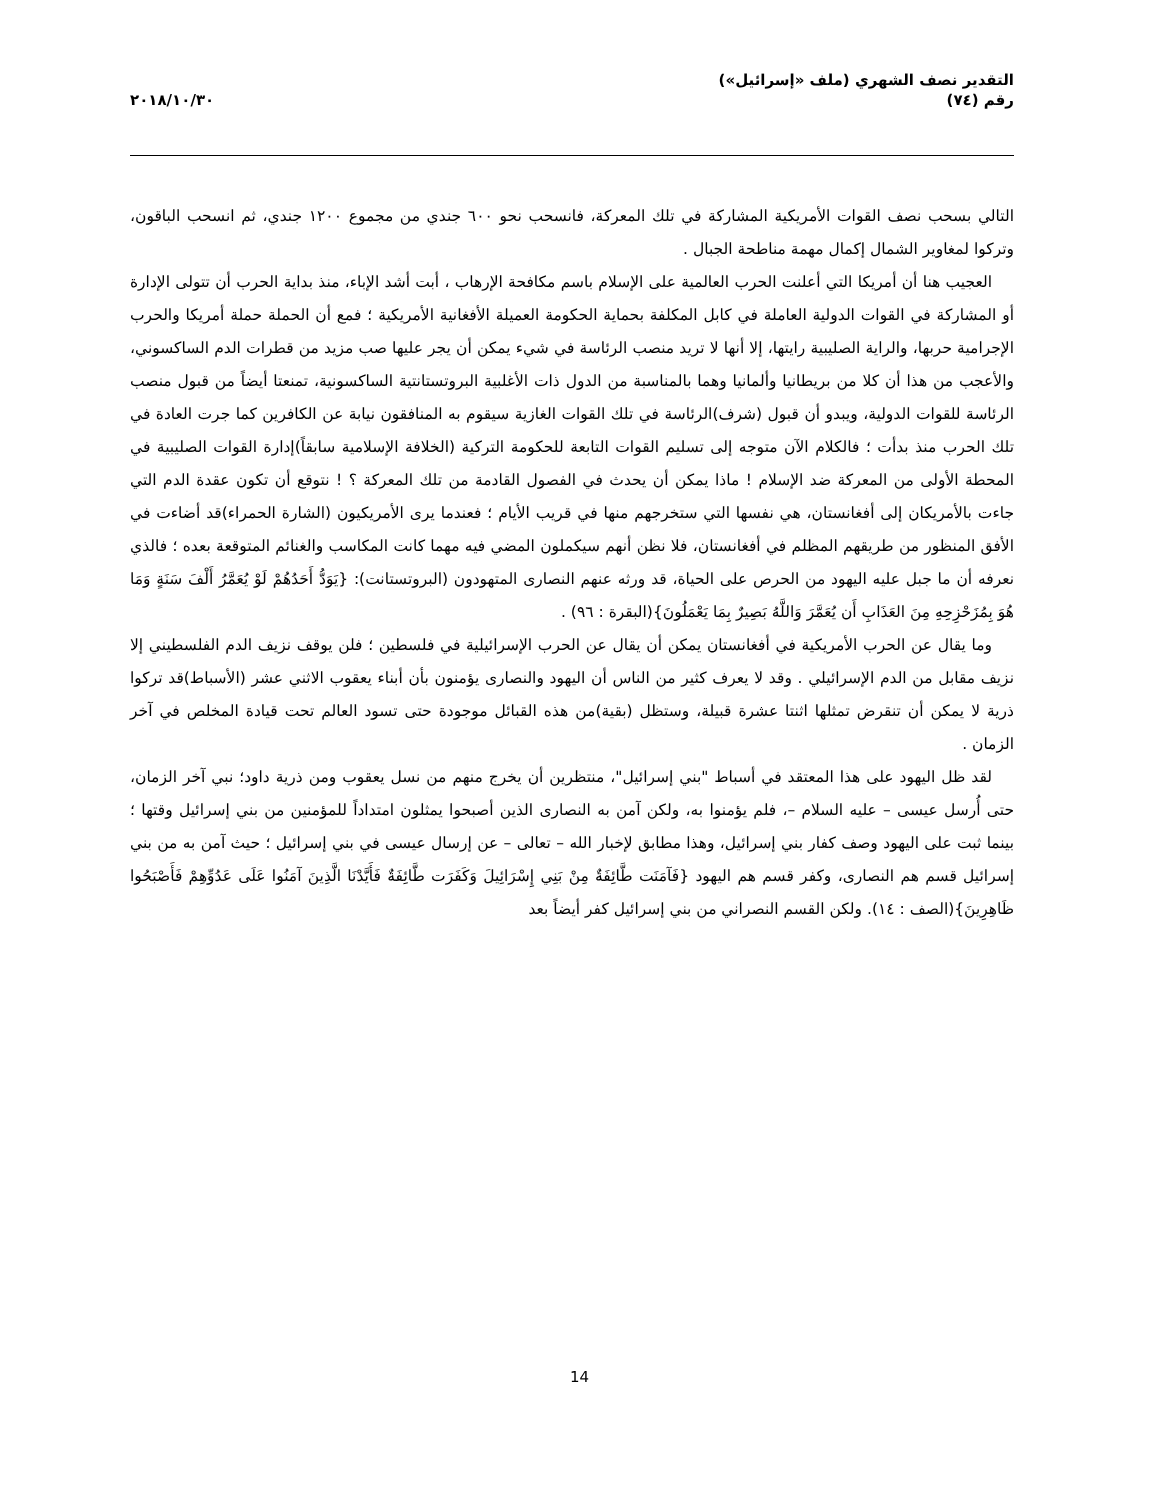التقدير نصف الشهري (ملف «إسرائيل»)
رقم (٧٤)
٢٠١٨/١٠/٣٠
التالي بسحب نصف القوات الأمريكية المشاركة في تلك المعركة، فانسحب نحو ٦٠٠ جندي من مجموع ١٢٠٠ جندي، ثم انسحب الباقون، وتركوا لمغاوير الشمال إكمال مهمة مناطحة الجبال .
العجيب هنا أن أمريكا التي أعلنت الحرب العالمية على الإسلام باسم مكافحة الإرهاب ، أبت أشد الإباء، منذ بداية الحرب أن تتولى الإدارة أو المشاركة في القوات الدولية العاملة في كابل المكلفة بحماية الحكومة العميلة الأفغانية الأمريكية ؛ فمع أن الحملة حملة أمريكا والحرب الإجرامية حربها، والراية الصليبية رايتها، إلا أنها لا تريد منصب الرئاسة في شيء يمكن أن يجر عليها صب مزيد من قطرات الدم الساكسوني، والأعجب من هذا أن كلا من بريطانيا وألمانيا وهما بالمناسبة من الدول ذات الأغلبية البروتستانتية الساكسونية، تمنعتا أيضاً من قبول منصب الرئاسة للقوات الدولية، ويبدو أن قبول (شرف)الرئاسة في تلك القوات الغازية سيقوم به المنافقون نيابة عن الكافرين كما جرت العادة في تلك الحرب منذ بدأت ؛ فالكلام الآن متوجه إلى تسليم القوات التابعة للحكومة التركية (الخلافة الإسلامية سابقاً)إدارة القوات الصليبية في المحطة الأولى من المعركة ضد الإسلام ! ماذا يمكن أن يحدث في الفصول القادمة من تلك المعركة ؟ ! نتوقع أن تكون عقدة الدم التي جاءت بالأمريكان إلى أفغانستان، هي نفسها التي ستخرجهم منها في قريب الأيام ؛ فعندما يرى الأمريكيون (الشارة الحمراء)قد أضاءت في الأفق المنظور من طريقهم المظلم في أفغانستان، فلا نظن أنهم سيكملون المضي فيه مهما كانت المكاسب والغنائم المتوقعة بعده ؛ فالذي نعرفه أن ما جبل عليه اليهود من الحرص على الحياة، قد ورثه عنهم النصارى المتهودون (البروتستانت): {يَوَدُّ أَحَدُهُمْ لَوْ يُعَمَّرُ أَلْفَ سَنَةٍ وَمَا هُوَ بِمُزَحْزِحِهِ مِنَ العَذَابِ أَن يُعَمَّرَ وَاللَّهُ بَصِيرٌ بِمَا يَعْمَلُونَ}(البقرة : ٩٦) .
وما يقال عن الحرب الأمريكية في أفغانستان يمكن أن يقال عن الحرب الإسرائيلية في فلسطين ؛ فلن يوقف نزيف الدم الفلسطيني إلا نزيف مقابل من الدم الإسرائيلي . وقد لا يعرف كثير من الناس أن اليهود والنصارى يؤمنون بأن أبناء يعقوب الاثني عشر (الأسباط)قد تركوا ذرية لا يمكن أن تنقرض تمثلها اثنتا عشرة قبيلة، وستظل (بقية)من هذه القبائل موجودة حتى تسود العالم تحت قيادة المخلص في آخر الزمان .
لقد ظل اليهود على هذا المعتقد في أسباط "بني إسرائيل"، منتظرين أن يخرج منهم من نسل يعقوب ومن ذرية داود؛ نبي آخر الزمان، حتى أُرسل عيسى – عليه السلام –، فلم يؤمنوا به، ولكن آمن به النصارى الذين أصبحوا يمثلون امتداداً للمؤمنين من بني إسرائيل وقتها ؛ بينما ثبت على اليهود وصف كفار بني إسرائيل، وهذا مطابق لإخبار الله – تعالى – عن إرسال عيسى في بني إسرائيل ؛ حيث آمن به من بني إسرائيل قسم هم النصارى، وكفر قسم هم اليهود {فَآمَنَت طَّائِفَةٌ مِنْ بَنِي إِسْرَائِيلَ وَكَفَرَت طَّائِفَةٌ فَأَيَّدْنَا الَّذِينَ آمَنُوا عَلَى عَدُوِّهِمْ فَأَصْبَحُوا ظَاهِرِينَ}(الصف : ١٤). ولكن القسم النصراني من بني إسرائيل كفر أيضاً بعد
14